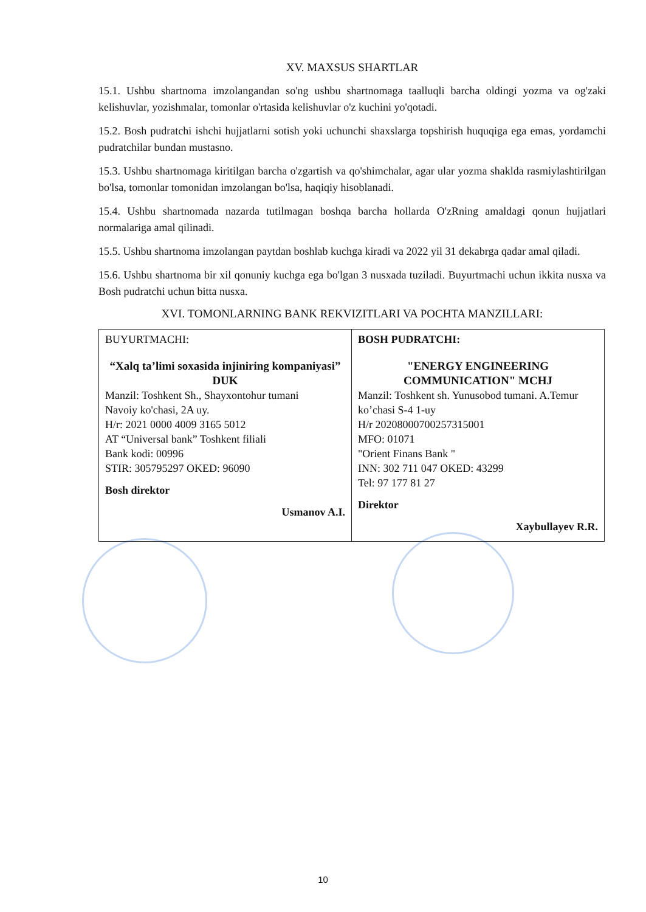XV. MAXSUS SHARTLAR
15.1. Ushbu shartnoma imzolangandan so'ng ushbu shartnomaga taalluqli barcha oldingi yozma va og'zaki kelishuvlar, yozishmalar, tomonlar o'rtasida kelishuvlar o'z kuchini yo'qotadi.
15.2. Bosh pudratchi ishchi hujjatlarni sotish yoki uchunchi shaxslarga topshirish huquqiga ega emas, yordamchi pudratchilar bundan mustasno.
15.3. Ushbu shartnomaga kiritilgan barcha o'zgartish va qo'shimchalar, agar ular yozma shaklda rasmiylashtirilgan bo'lsa, tomonlar tomonidan imzolangan bo'lsa, haqiqiy hisoblanadi.
15.4. Ushbu shartnomada nazarda tutilmagan boshqa barcha hollarda O'zRning amaldagi qonun hujjatlari normalariga amal qilinadi.
15.5. Ushbu shartnoma imzolangan paytdan boshlab kuchga kiradi va 2022 yil 31 dekabrga qadar amal qiladi.
15.6. Ushbu shartnoma bir xil qonuniy kuchga ega bo'lgan 3 nusxada tuziladi. Buyurtmachi uchun ikkita nusxa va Bosh pudratchi uchun bitta nusxa.
XVI. TOMONLARNING BANK REKVIZITLARI VA POCHTA MANZILLARI:
| BUYURTMACHI: “Xalq ta’limi soxasida injiniring kompaniyasi” DUK Manzil: Toshkent Sh., Shayxontohur tumani Navoiy ko'chasi, 2A uy. H/r: 2021 0000 4009 3165 5012 AT “Universal bank” Toshkent filiali Bank kodi: 00996 STIR: 305795297 OKED: 96090 Bosh direktor Usmanov A.I. | BOSH PUDRATCHI: "ENERGY ENGINEERING COMMUNICATION" MCHJ Manzil: Toshkent sh. Yunusobod tumani. A.Temur ko’chasi S-4 1-uy H/r 20208000700257315001 MFO: 01071 "Orient Finans Bank " INN: 302 711 047 OKED: 43299 Tel: 97 177 81 27 Direktor Xaybullayev R.R. |
10